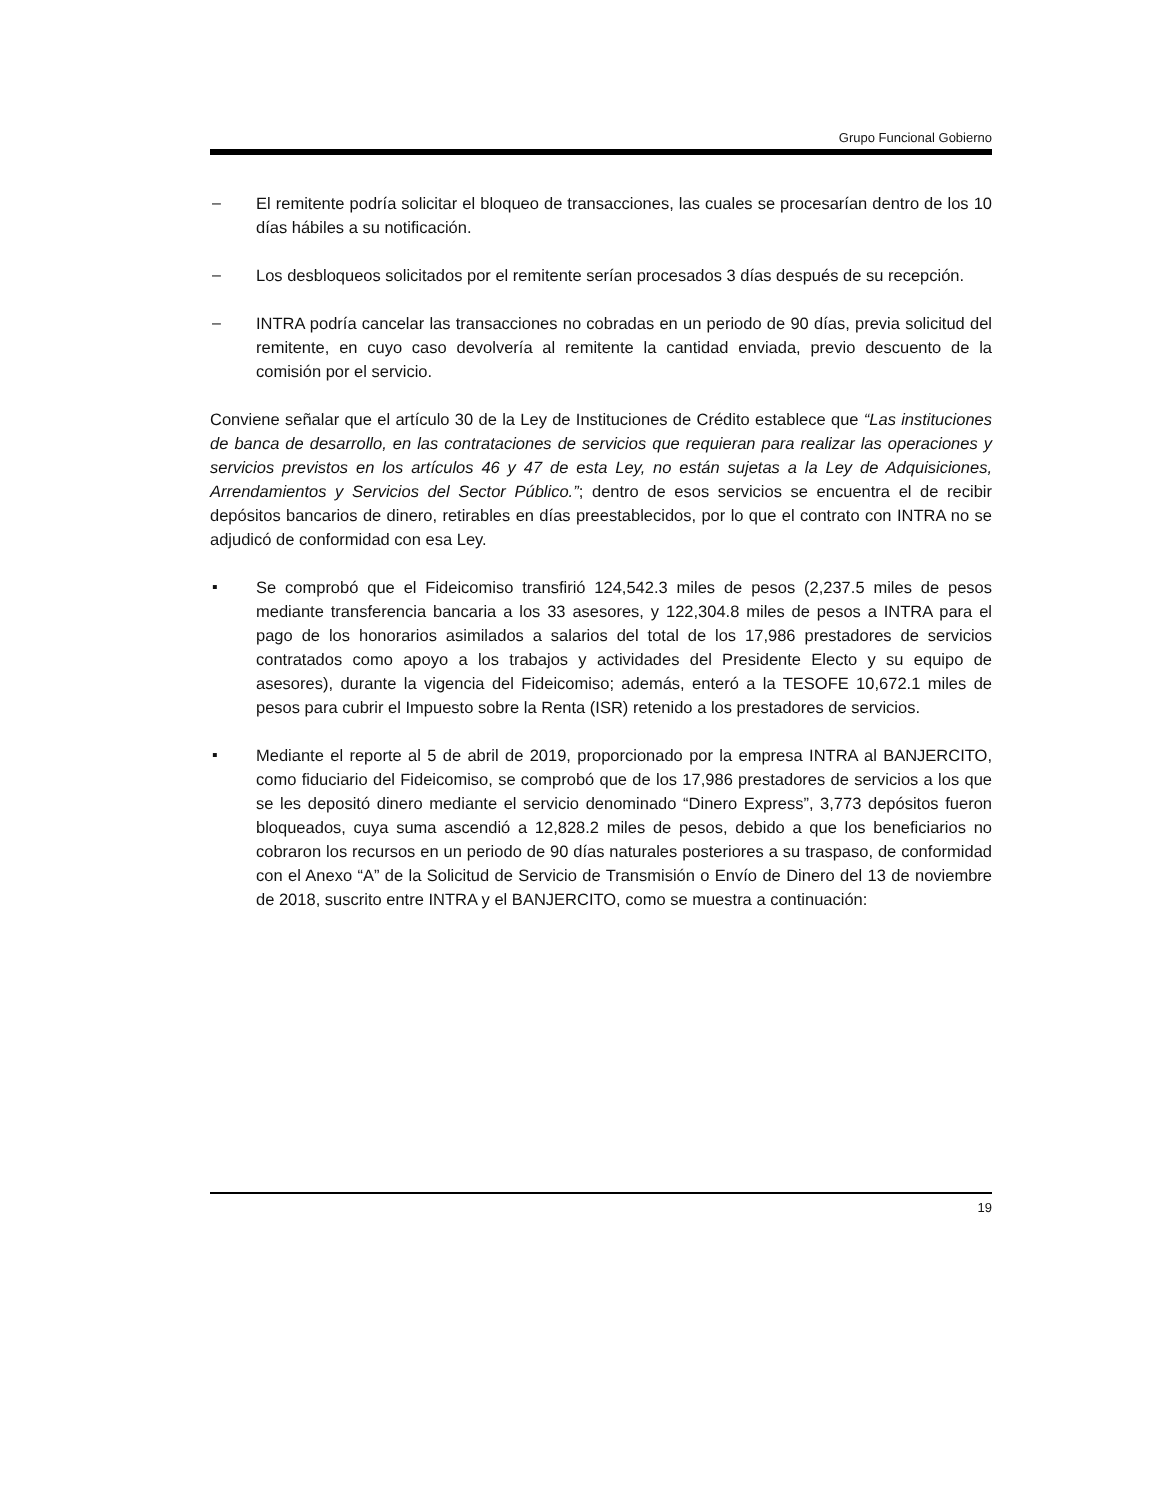Grupo Funcional Gobierno
– El remitente podría solicitar el bloqueo de transacciones, las cuales se procesarían dentro de los 10 días hábiles a su notificación.
– Los desbloqueos solicitados por el remitente serían procesados 3 días después de su recepción.
– INTRA podría cancelar las transacciones no cobradas en un periodo de 90 días, previa solicitud del remitente, en cuyo caso devolvería al remitente la cantidad enviada, previo descuento de la comisión por el servicio.
Conviene señalar que el artículo 30 de la Ley de Instituciones de Crédito establece que “Las instituciones de banca de desarrollo, en las contrataciones de servicios que requieran para realizar las operaciones y servicios previstos en los artículos 46 y 47 de esta Ley, no están sujetas a la Ley de Adquisiciones, Arrendamientos y Servicios del Sector Público.”; dentro de esos servicios se encuentra el de recibir depósitos bancarios de dinero, retirables en días preestablecidos, por lo que el contrato con INTRA no se adjudicó de conformidad con esa Ley.
▪ Se comprobó que el Fideicomiso transfirió 124,542.3 miles de pesos (2,237.5 miles de pesos mediante transferencia bancaria a los 33 asesores, y 122,304.8 miles de pesos a INTRA para el pago de los honorarios asimilados a salarios del total de los 17,986 prestadores de servicios contratados como apoyo a los trabajos y actividades del Presidente Electo y su equipo de asesores), durante la vigencia del Fideicomiso; además, enteró a la TESOFE 10,672.1 miles de pesos para cubrir el Impuesto sobre la Renta (ISR) retenido a los prestadores de servicios.
▪ Mediante el reporte al 5 de abril de 2019, proporcionado por la empresa INTRA al BANJERCITO, como fiduciario del Fideicomiso, se comprobó que de los 17,986 prestadores de servicios a los que se les depositó dinero mediante el servicio denominado “Dinero Express”, 3,773 depósitos fueron bloqueados, cuya suma ascendió a 12,828.2 miles de pesos, debido a que los beneficiarios no cobraron los recursos en un periodo de 90 días naturales posteriores a su traspaso, de conformidad con el Anexo “A” de la Solicitud de Servicio de Transmisión o Envío de Dinero del 13 de noviembre de 2018, suscrito entre INTRA y el BANJERCITO, como se muestra a continuación:
19